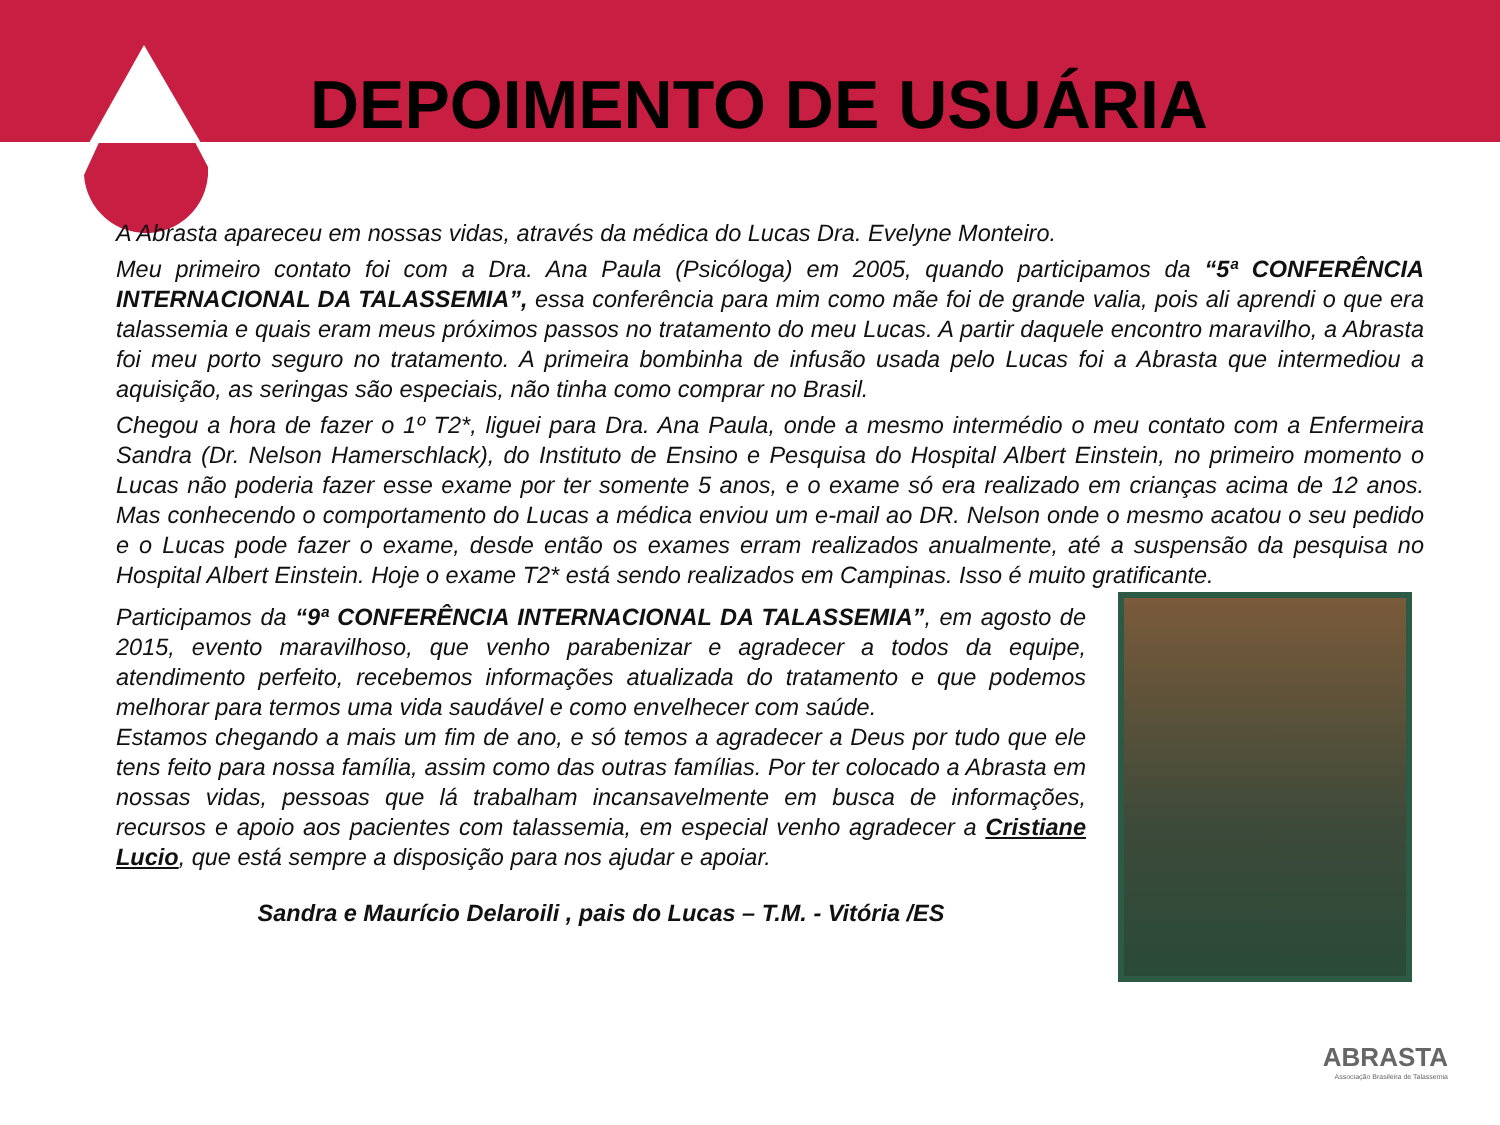DEPOIMENTO DE USUÁRIA
A Abrasta apareceu em nossas vidas, através da médica do Lucas Dra. Evelyne Monteiro.
Meu primeiro contato foi com a Dra. Ana Paula (Psicóloga) em 2005, quando participamos da “5ª CONFERÊNCIA INTERNACIONAL DA TALASSEMIA”, essa conferência para mim como mãe foi de grande valia, pois ali aprendi o que era talassemia e quais eram meus próximos passos no tratamento do meu Lucas. A partir daquele encontro maravilho, a Abrasta foi meu porto seguro no tratamento. A primeira bombinha de infusão usada pelo Lucas foi a Abrasta que intermediou a aquisição, as seringas são especiais, não tinha como comprar no Brasil.
Chegou a hora de fazer o 1º T2*, liguei para Dra. Ana Paula, onde a mesmo intermédio o meu contato com a Enfermeira Sandra (Dr. Nelson Hamerschlack), do Instituto de Ensino e Pesquisa do Hospital Albert Einstein, no primeiro momento o Lucas não poderia fazer esse exame por ter somente 5 anos, e o exame só era realizado em crianças acima de 12 anos. Mas conhecendo o comportamento do Lucas a médica enviou um e-mail ao DR. Nelson onde o mesmo acatou o seu pedido e o Lucas pode fazer o exame, desde então os exames erram realizados anualmente, até a suspensão da pesquisa no Hospital Albert Einstein. Hoje o exame T2* está sendo realizados em Campinas. Isso é muito gratificante.
Participamos da “9ª CONFERÊNCIA INTERNACIONAL DA TALASSEMIA”, em agosto de 2015, evento maravilhoso, que venho parabenizar e agradecer a todos da equipe, atendimento perfeito, recebemos informações atualizada do tratamento e que podemos melhorar para termos uma vida saudável e como envelhecer com saúde.
Estamos chegando a mais um fim de ano, e só temos a agradecer a Deus por tudo que ele tens feito para nossa família, assim como das outras famílias. Por ter colocado a Abrasta em nossas vidas, pessoas que lá trabalham incansavelmente em busca de informações, recursos e apoio aos pacientes com talassemia, em especial venho agradecer a Cristiane Lucio, que está sempre a disposição para nos ajudar e apoiar.
Sandra e Maurício Delaroili , pais do Lucas – T.M. - Vitória /ES
ABRASTA
Associação Brasileira de Talassemia